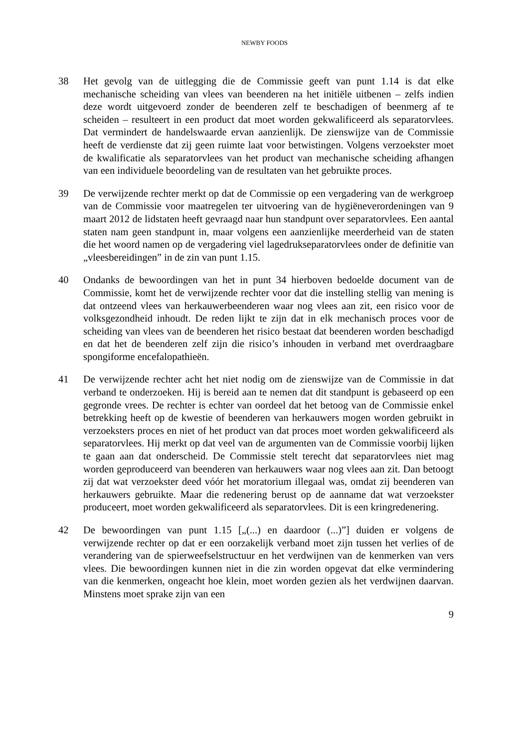NEWBY FOODS
38 Het gevolg van de uitlegging die de Commissie geeft van punt 1.14 is dat elke mechanische scheiding van vlees van beenderen na het initiële uitbenen – zelfs indien deze wordt uitgevoerd zonder de beenderen zelf te beschadigen of beenmerg af te scheiden – resulteert in een product dat moet worden gekwalificeerd als separatorvlees. Dat vermindert de handelswaarde ervan aanzienlijk. De zienswijze van de Commissie heeft de verdienste dat zij geen ruimte laat voor betwistingen. Volgens verzoekster moet de kwalificatie als separatorvlees van het product van mechanische scheiding afhangen van een individuele beoordeling van de resultaten van het gebruikte proces.
39 De verwijzende rechter merkt op dat de Commissie op een vergadering van de werkgroep van de Commissie voor maatregelen ter uitvoering van de hygiëneverordeningen van 9 maart 2012 de lidstaten heeft gevraagd naar hun standpunt over separatorvlees. Een aantal staten nam geen standpunt in, maar volgens een aanzienlijke meerderheid van de staten die het woord namen op de vergadering viel lagedrukseparatorvlees onder de definitie van „vleesbereidingen” in de zin van punt 1.15.
40 Ondanks de bewoordingen van het in punt 34 hierboven bedoelde document van de Commissie, komt het de verwijzende rechter voor dat die instelling stellig van mening is dat ontzeend vlees van herkauwerbeenderen waar nog vlees aan zit, een risico voor de volksgezondheid inhoudt. De reden lijkt te zijn dat in elk mechanisch proces voor de scheiding van vlees van de beenderen het risico bestaat dat beenderen worden beschadigd en dat het de beenderen zelf zijn die risico’s inhouden in verband met overdraagbare spongiforme encefalopathieën.
41 De verwijzende rechter acht het niet nodig om de zienswijze van de Commissie in dat verband te onderzoeken. Hij is bereid aan te nemen dat dit standpunt is gebaseerd op een gegronde vrees. De rechter is echter van oordeel dat het betoog van de Commissie enkel betrekking heeft op de kwestie of beenderen van herkauwers mogen worden gebruikt in verzoeksters proces en niet of het product van dat proces moet worden gekwalificeerd als separatorvlees. Hij merkt op dat veel van de argumenten van de Commissie voorbij lijken te gaan aan dat onderscheid. De Commissie stelt terecht dat separatorvlees niet mag worden geproduceerd van beenderen van herkauwers waar nog vlees aan zit. Dan betoogt zij dat wat verzoekster deed vóór het moratorium illegaal was, omdat zij beenderen van herkauwers gebruikte. Maar die redenering berust op de aanname dat wat verzoekster produceert, moet worden gekwalificeerd als separatorvlees. Dit is een kringredenering.
42 De bewoordingen van punt 1.15 [„(...) en daardoor (...)”] duiden er volgens de verwijzende rechter op dat er een oorzakelijk verband moet zijn tussen het verlies of de verandering van de spierweefselstructuur en het verdwijnen van de kenmerken van vers vlees. Die bewoordingen kunnen niet in die zin worden opgevat dat elke vermindering van die kenmerken, ongeacht hoe klein, moet worden gezien als het verdwijnen daarvan. Minstens moet sprake zijn van een
9